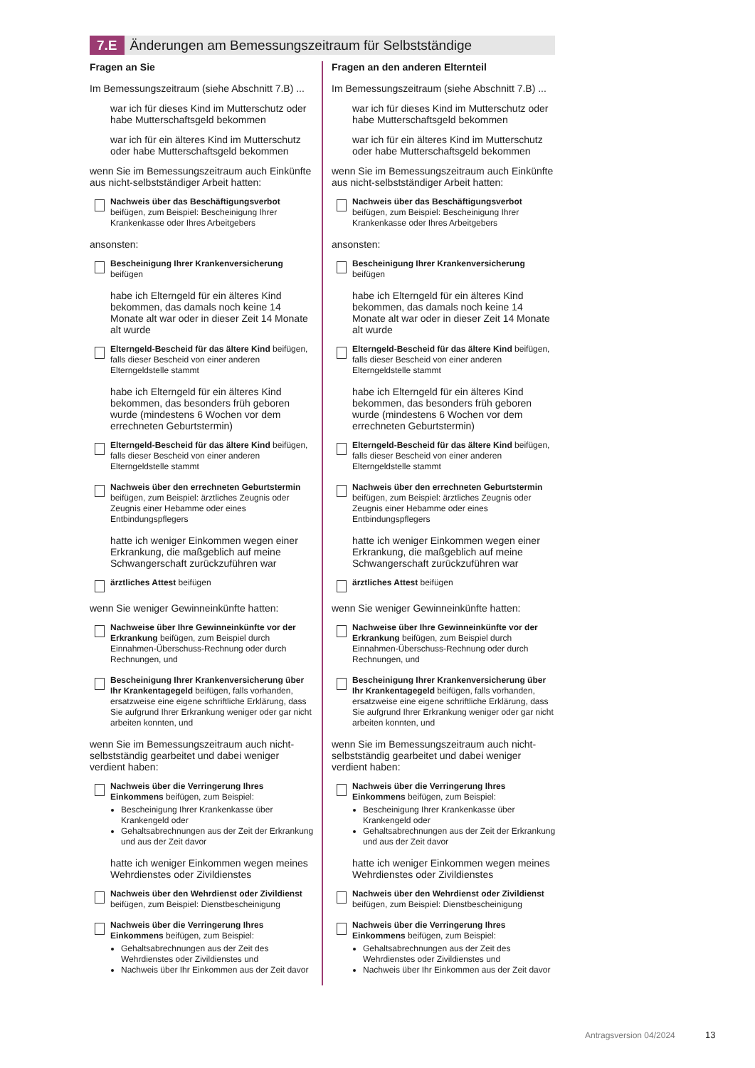7.E Änderungen am Bemessungszeitraum für Selbstständige
Fragen an Sie
Im Bemessungszeitraum (siehe Abschnitt 7.B) ...
war ich für dieses Kind im Mutterschutz oder habe Mutterschaftsgeld bekommen
war ich für ein älteres Kind im Mutterschutz oder habe Mutterschaftsgeld bekommen
wenn Sie im Bemessungszeitraum auch Einkünfte aus nicht-selbstständiger Arbeit hatten:
Nachweis über das Beschäftigungsverbot beifügen, zum Beispiel: Bescheinigung Ihrer Krankenkasse oder Ihres Arbeitgebers
ansonsten:
Bescheinigung Ihrer Krankenversicherung beifügen
habe ich Elterngeld für ein älteres Kind bekommen, das damals noch keine 14 Monate alt war oder in dieser Zeit 14 Monate alt wurde
Elterngeld-Bescheid für das ältere Kind beifügen, falls dieser Bescheid von einer anderen Elterngeldstelle stammt
habe ich Elterngeld für ein älteres Kind bekommen, das besonders früh geboren wurde (mindestens 6 Wochen vor dem errechneten Geburtstermin)
Elterngeld-Bescheid für das ältere Kind beifügen, falls dieser Bescheid von einer anderen Elterngeldstelle stammt
Nachweis über den errechneten Geburtstermin beifügen, zum Beispiel: ärztliches Zeugnis oder Zeugnis einer Hebamme oder eines Entbindungspflegers
hatte ich weniger Einkommen wegen einer Erkrankung, die maßgeblich auf meine Schwangerschaft zurückzuführen war
ärztliches Attest beifügen
wenn Sie weniger Gewinneinkünfte hatten:
Nachweise über Ihre Gewinneinkünfte vor der Erkrankung beifügen, zum Beispiel durch Einnahmen-Überschuss-Rechnung oder durch Rechnungen, und
Bescheinigung Ihrer Krankenversicherung über Ihr Krankentagegeld beifügen, falls vorhanden, ersatzweise eine eigene schriftliche Erklärung, dass Sie aufgrund Ihrer Erkrankung weniger oder gar nicht arbeiten konnten, und
wenn Sie im Bemessungszeitraum auch nicht-selbstständig gearbeitet und dabei weniger verdient haben:
Nachweis über die Verringerung Ihres Einkommens beifügen, zum Beispiel:
Bescheinigung Ihrer Krankenkasse über Krankengeld oder
Gehaltsabrechnungen aus der Zeit der Erkrankung und aus der Zeit davor
hatte ich weniger Einkommen wegen meines Wehrdienstes oder Zivildienstes
Nachweis über den Wehrdienst oder Zivildienst beifügen, zum Beispiel: Dienstbescheinigung
Nachweis über die Verringerung Ihres Einkommens beifügen, zum Beispiel:
Gehaltsabrechnungen aus der Zeit des Wehrdienstes oder Zivildienstes und
Nachweis über Ihr Einkommen aus der Zeit davor
Fragen an den anderen Elternteil
Im Bemessungszeitraum (siehe Abschnitt 7.B) ...
war ich für dieses Kind im Mutterschutz oder habe Mutterschaftsgeld bekommen
war ich für ein älteres Kind im Mutterschutz oder habe Mutterschaftsgeld bekommen
wenn Sie im Bemessungszeitraum auch Einkünfte aus nicht-selbstständiger Arbeit hatten:
Nachweis über das Beschäftigungsverbot beifügen, zum Beispiel: Bescheinigung Ihrer Krankenkasse oder Ihres Arbeitgebers
ansonsten:
Bescheinigung Ihrer Krankenversicherung beifügen
habe ich Elterngeld für ein älteres Kind bekommen, das damals noch keine 14 Monate alt war oder in dieser Zeit 14 Monate alt wurde
Elterngeld-Bescheid für das ältere Kind beifügen, falls dieser Bescheid von einer anderen Elterngeldstelle stammt
habe ich Elterngeld für ein älteres Kind bekommen, das besonders früh geboren wurde (mindestens 6 Wochen vor dem errechneten Geburtstermin)
Elterngeld-Bescheid für das ältere Kind beifügen, falls dieser Bescheid von einer anderen Elterngeldstelle stammt
Nachweis über den errechneten Geburtstermin beifügen, zum Beispiel: ärztliches Zeugnis oder Zeugnis einer Hebamme oder eines Entbindungspflegers
hatte ich weniger Einkommen wegen einer Erkrankung, die maßgeblich auf meine Schwangerschaft zurückzuführen war
ärztliches Attest beifügen
wenn Sie weniger Gewinneinkünfte hatten:
Nachweise über Ihre Gewinneinkünfte vor der Erkrankung beifügen, zum Beispiel durch Einnahmen-Überschuss-Rechnung oder durch Rechnungen, und
Bescheinigung Ihrer Krankenversicherung über Ihr Krankentagegeld beifügen, falls vorhanden, ersatzweise eine eigene schriftliche Erklärung, dass Sie aufgrund Ihrer Erkrankung weniger oder gar nicht arbeiten konnten, und
wenn Sie im Bemessungszeitraum auch nicht-selbstständig gearbeitet und dabei weniger verdient haben:
Nachweis über die Verringerung Ihres Einkommens beifügen, zum Beispiel:
Bescheinigung Ihrer Krankenkasse über Krankengeld oder
Gehaltsabrechnungen aus der Zeit der Erkrankung und aus der Zeit davor
hatte ich weniger Einkommen wegen meines Wehrdienstes oder Zivildienstes
Nachweis über den Wehrdienst oder Zivildienst beifügen, zum Beispiel: Dienstbescheinigung
Nachweis über die Verringerung Ihres Einkommens beifügen, zum Beispiel:
Gehaltsabrechnungen aus der Zeit des Wehrdienstes oder Zivildienstes und
Nachweis über Ihr Einkommen aus der Zeit davor
Antragsversion 04/2024 13